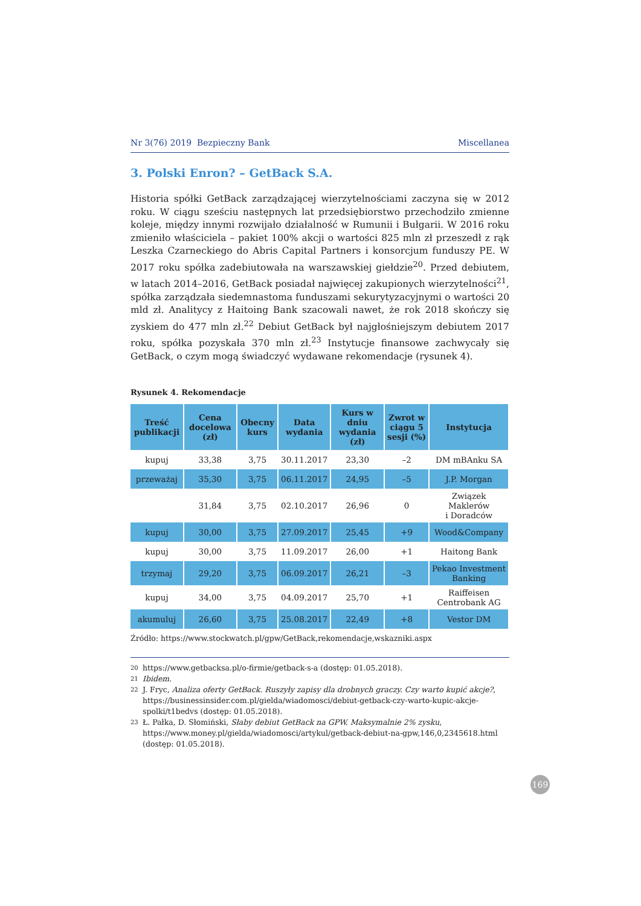Nr 3(76) 2019 Bezpieczny Bank Miscellanea
3. Polski Enron? – GetBack S.A.
Historia spółki GetBack zarządzającej wierzytelnościami zaczyna się w 2012 roku. W ciągu sześciu następnych lat przedsiębiorstwo przechodziło zmienne koleje, między innymi rozwijało działalność w Rumunii i Bułgarii. W 2016 roku zmieniło właściciela – pakiet 100% akcji o wartości 825 mln zł przeszedł z rąk Leszka Czarneckiego do Abris Capital Partners i konsorcjum funduszy PE. W 2017 roku spółka zadebiutowała na warszawskiej giełdzie<sup>20</sup>. Przed debiutem, w latach 2014–2016, GetBack posiadał najwięcej zakupionych wierzytelności<sup>21</sup>, spółka zarządzała siedemnastoma funduszami sekurytyzacyjnymi o wartości 20 mld zł. Analitycy z Haitoing Bank szacowali nawet, że rok 2018 skończy się zyskiem do 477 mln zł.<sup>22</sup> Debiut GetBack był najgłośniejszym debiutem 2017 roku, spółka pozyskała 370 mln zł.<sup>23</sup> Instytucje finansowe zachwycały się GetBack, o czym mogą świadczyć wydawane rekomendacje (rysunek 4).
Rysunek 4. Rekomendacje
| Treść publikacji | Cena docelowa (zł) | Obecny kurs | Data wydania | Kurs w dniu wydania (zł) | Zwrot w ciągu 5 sesji (%) | Instytucja |
| --- | --- | --- | --- | --- | --- | --- |
| kupuj | 33,38 | 3,75 | 30.11.2017 | 23,30 | –2 | DM mBAnku SA |
| przeważaj | 35,30 | 3,75 | 06.11.2017 | 24,95 | –5 | J.P. Morgan |
| | 31,84 | 3,75 | 02.10.2017 | 26,96 | 0 | Związek Maklerów i Doradców |
| kupuj | 30,00 | 3,75 | 27.09.2017 | 25,45 | +9 | Wood&Company |
| kupuj | 30,00 | 3,75 | 11.09.2017 | 26,00 | +1 | Haitong Bank |
| trzymaj | 29,20 | 3,75 | 06.09.2017 | 26,21 | –3 | Pekao Investment Banking |
| kupuj | 34,00 | 3,75 | 04.09.2017 | 25,70 | +1 | Raiffeisen Centrobank AG |
| akumuluj | 26,60 | 3,75 | 25.08.2017 | 22,49 | +8 | Vestor DM |
Źródło: https://www.stockwatch.pl/gpw/GetBack,rekomendacje,wskazniki.aspx
20 https://www.getbacksa.pl/o-firmie/getback-s-a (dostęp: 01.05.2018).
21 Ibidem.
22 J. Fryc, Analiza oferty GetBack. Ruszyły zapisy dla drobnych graczy. Czy warto kupić akcje?, https://businessinsider.com.pl/gielda/wiadomosci/debiut-getback-czy-warto-kupic-akcje-spolki/t1bedvs (dostęp: 01.05.2018).
23 Ł. Pałka, D. Słomiński, Słaby debiut GetBack na GPW. Maksymalnie 2% zysku, https://www.money.pl/gielda/wiadomosci/artykul/getback-debiut-na-gpw,146,0,2345618.html (dostęp: 01.05.2018).
169